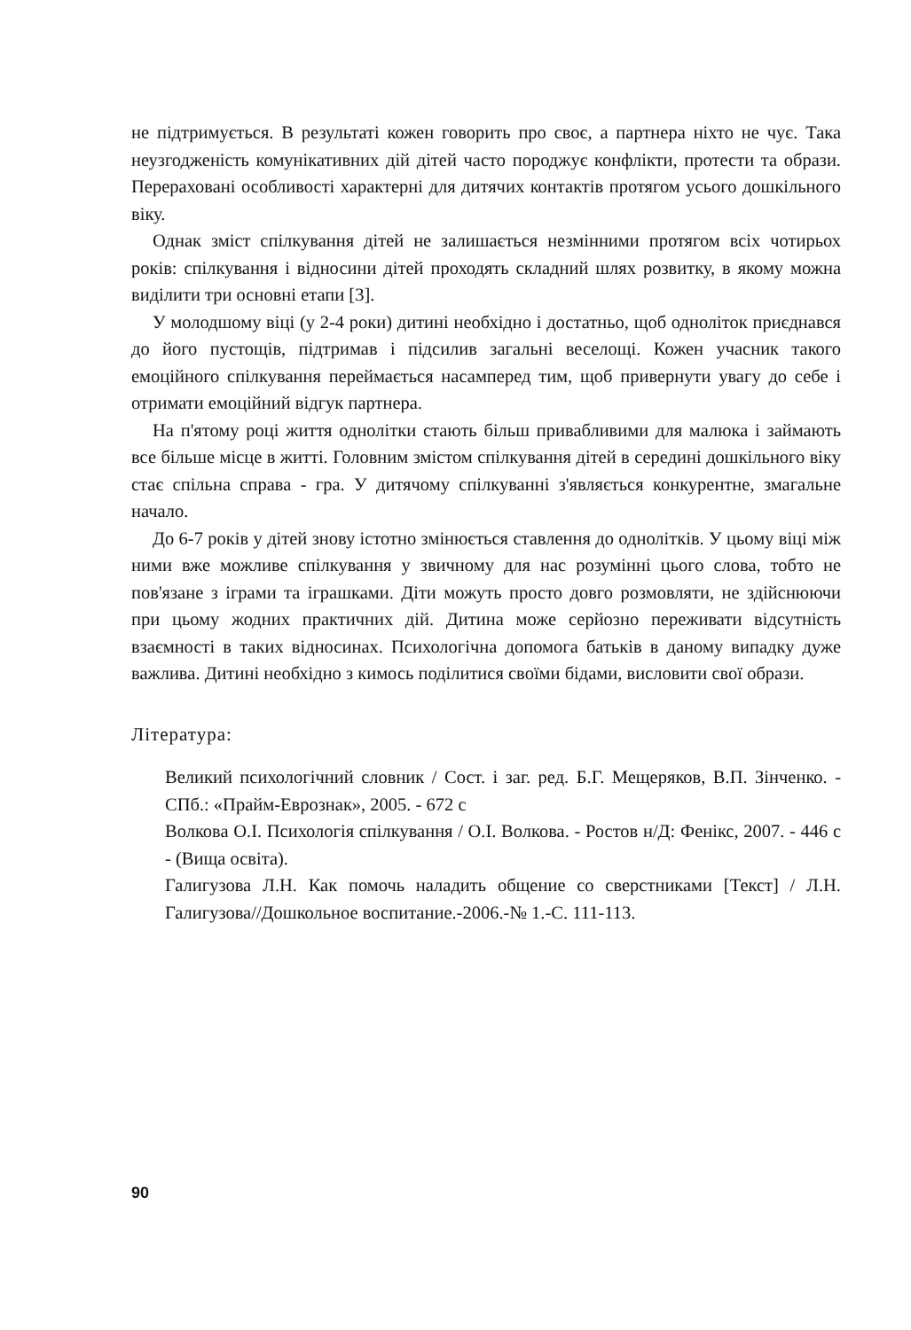не підтримується. В результаті кожен говорить про своє, а партнера ніхто не чує. Така неузгодженість комунікативних дій дітей часто породжує конфлікти, протести та образи. Перераховані особливості характерні для дитячих контактів протягом усього дошкільного віку.
Однак зміст спілкування дітей не залишається незмінними протягом всіх чотирьох років: спілкування і відносини дітей проходять складний шлях розвитку, в якому можна виділити три основні етапи [3].
У молодшому віці (у 2-4 роки) дитині необхідно і достатньо, щоб одноліток приєднався до його пустощів, підтримав і підсилив загальні веселощі. Кожен учасник такого емоційного спілкування переймається насамперед тим, щоб привернути увагу до себе і отримати емоційний відгук партнера.
На п'ятому році життя однолітки стають більш привабливими для малюка і займають все більше місце в житті. Головним змістом спілкування дітей в середині дошкільного віку стає спільна справа - гра. У дитячому спілкуванні з'являється конкурентне, змагальне начало.
До 6-7 років у дітей знову істотно змінюється ставлення до однолітків. У цьому віці між ними вже можливе спілкування у звичному для нас розумінні цього слова, тобто не пов'язане з іграми та іграшками. Діти можуть просто довго розмовляти, не здійснюючи при цьому жодних практичних дій. Дитина може серйозно переживати відсутність взаємності в таких відносинах. Психологічна допомога батьків в даному випадку дуже важлива. Дитині необхідно з кимось поділитися своїми бідами, висловити свої образи.
Література:
Великий психологічний словник / Сост. і заг. ред. Б.Г. Мещеряков, В.П. Зінченко. - СПб.: «Прайм-Еврознак», 2005. - 672 с
Волкова О.І. Психологія спілкування / О.І. Волкова. - Ростов н/Д: Фенікс, 2007. - 446 с - (Вища освіта).
Галигузова Л.Н. Как помочь наладить общение со сверстниками [Текст] / Л.Н. Галигузова//Дошкольное воспитание.-2006.-№ 1.-С. 111-113.
90